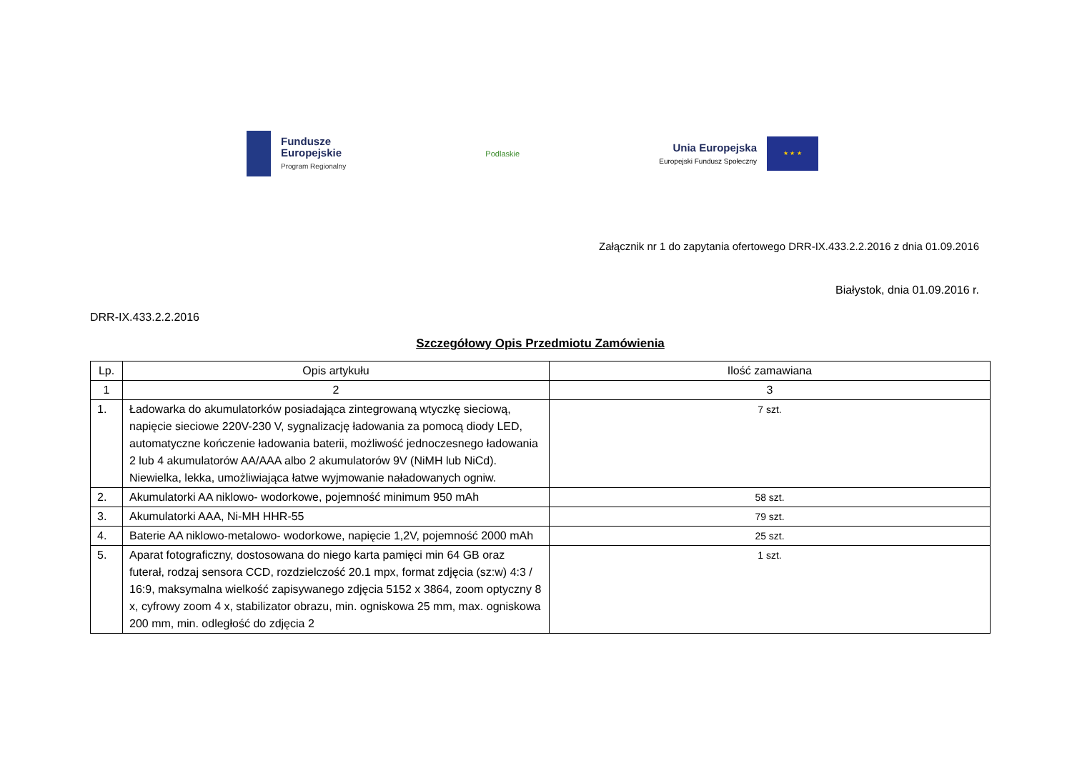Fundusze
Europejskie
Program Regionalny
Podlaskie
Unia Europejska
Europejski Fundusz Społeczny
★ ★ ★
Załącznik nr 1 do zapytania ofertowego DRR-IX.433.2.2.2016 z dnia 01.09.2016
Białystok, dnia 01.09.2016 r.
DRR-IX.433.2.2.2016
Szczegółowy Opis Przedmiotu Zamówienia
| Lp. | Opis artykułu | Ilość zamawiana |
| --- | --- | --- |
| 1 | 2 | 3 |
| 1. | Ładowarka do akumulatorków posiadająca zintegrowaną wtyczkę sieciową, napięcie sieciowe 220V-230 V, sygnalizację ładowania za pomocą diody LED, automatyczne kończenie ładowania baterii, możliwość jednoczesnego ładowania 2 lub 4 akumulatorów AA/AAA albo 2 akumulatorów 9V (NiMH lub NiCd). Niewielka, lekka, umożliwiająca łatwe wyjmowanie naładowanych ogniw. | 7 szt. |
| 2. | Akumulatorki AA niklowo- wodorkowe, pojemność minimum 950 mAh | 58 szt. |
| 3. | Akumulatorki AAA, Ni-MH HHR-55 | 79 szt. |
| 4. | Baterie AA niklowo-metalowo- wodorkowe, napięcie 1,2V, pojemność 2000 mAh | 25 szt. |
| 5. | Aparat fotograficzny, dostosowana do niego karta pamięci min 64 GB oraz futerał, rodzaj sensora CCD, rozdzielczość 20.1 mpx, format zdjęcia (sz:w) 4:3 / 16:9, maksymalna wielkość zapisywanego zdjęcia 5152 x 3864, zoom optyczny 8 x, cyfrowy zoom 4 x, stabilizator obrazu, min. ogniskowa 25 mm, max. ogniskowa 200 mm, min. odległość do zdjęcia 2 | 1 szt. |